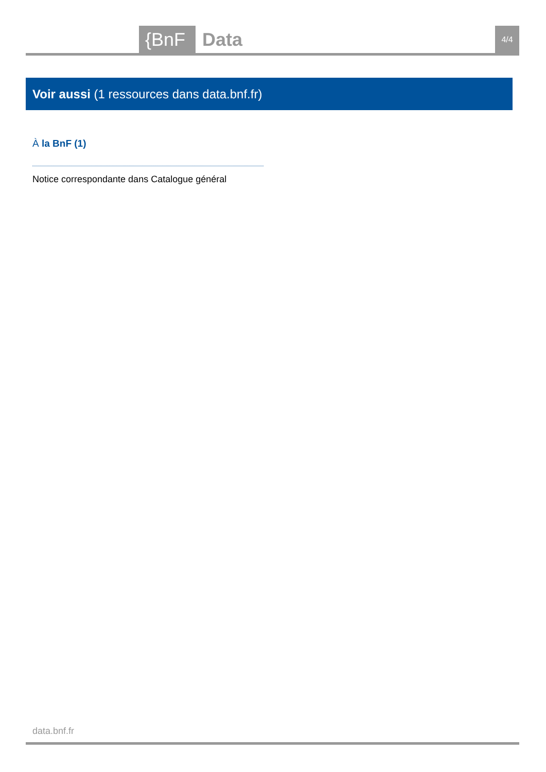{BnF Data 4/4
Voir aussi (1 ressources dans data.bnf.fr)
À la BnF (1)
Notice correspondante dans Catalogue général
data.bnf.fr